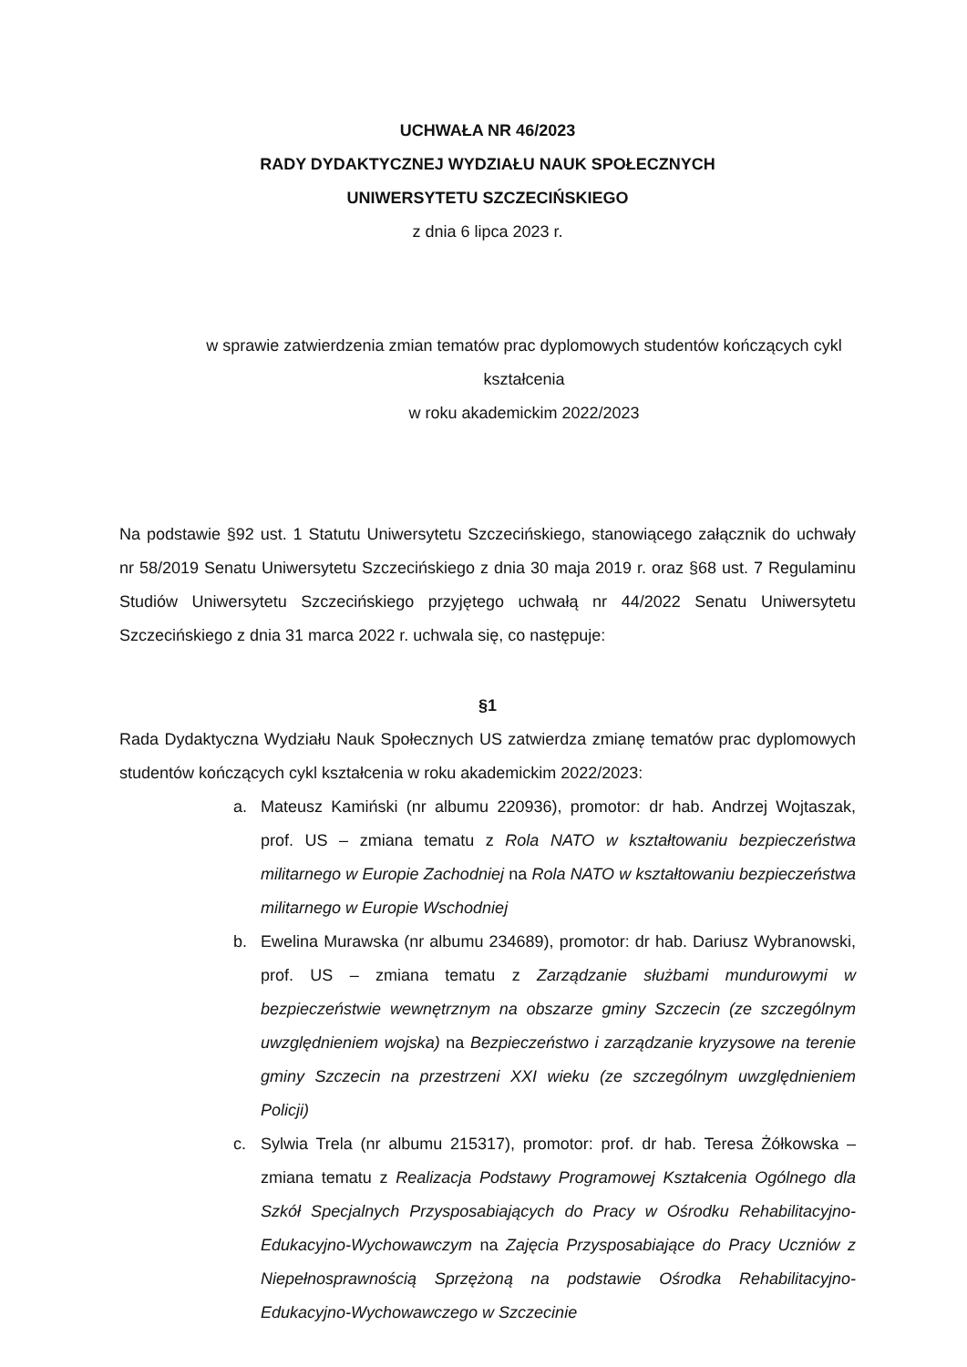UCHWAŁA NR 46/2023
RADY DYDAKTYCZNEJ WYDZIAŁU NAUK SPOŁECZNYCH
UNIWERSYTETU SZCZECIŃSKIEGO
z dnia 6 lipca 2023 r.
w sprawie zatwierdzenia zmian tematów prac dyplomowych studentów kończących cykl kształcenia
w roku akademickim 2022/2023
Na podstawie §92 ust. 1 Statutu Uniwersytetu Szczecińskiego, stanowiącego załącznik do uchwały nr 58/2019 Senatu Uniwersytetu Szczecińskiego z dnia 30 maja 2019 r. oraz §68 ust. 7 Regulaminu Studiów Uniwersytetu Szczecińskiego przyjętego uchwałą nr 44/2022 Senatu Uniwersytetu Szczecińskiego z dnia 31 marca 2022 r. uchwala się, co następuje:
§1
Rada Dydaktyczna Wydziału Nauk Społecznych US zatwierdza zmianę tematów prac dyplomowych studentów kończących cykl kształcenia w roku akademickim 2022/2023:
a. Mateusz Kamiński (nr albumu 220936), promotor: dr hab. Andrzej Wojtaszak, prof. US – zmiana tematu z Rola NATO w kształtowaniu bezpieczeństwa militarnego w Europie Zachodniej na Rola NATO w kształtowaniu bezpieczeństwa militarnego w Europie Wschodniej
b. Ewelina Murawska (nr albumu 234689), promotor: dr hab. Dariusz Wybranowski, prof. US – zmiana tematu z Zarządzanie służbami mundurowymi w bezpieczeństwie wewnętrznym na obszarze gminy Szczecin (ze szczególnym uwzględnieniem wojska) na Bezpieczeństwo i zarządzanie kryzysowe na terenie gminy Szczecin na przestrzeni XXI wieku (ze szczególnym uwzględnieniem Policji)
c. Sylwia Trela (nr albumu 215317), promotor: prof. dr hab. Teresa Żółkowska – zmiana tematu z Realizacja Podstawy Programowej Kształcenia Ogólnego dla Szkół Specjalnych Przysposabiających do Pracy w Ośrodku Rehabilitacyjno-Edukacyjno-Wychowawczym na Zajęcia Przysposabiające do Pracy Uczniów z Niepełnosprawnością Sprzężoną na podstawie Ośrodka Rehabilitacyjno-Edukacyjno-Wychowawczego w Szczecinie